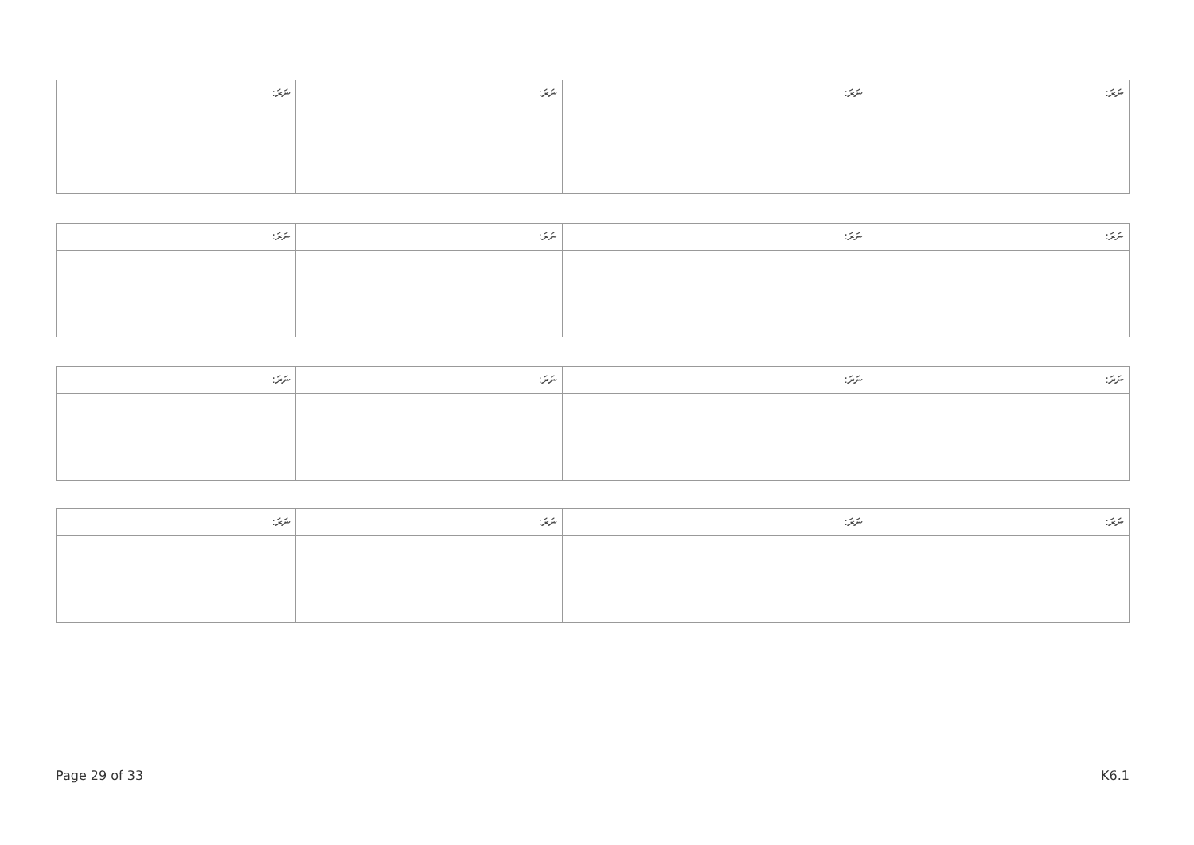| ނަރަ: | ނަރަ: | ނަރަ: | ނަރަ: |
| ނަރަ: | ނަރަ: | ނަރަ: | ނަރަ: |
| ނަރަ: | ނަރަ: | ނަރަ: | ނަރަ: |
| ނަރަ: | ނަރަ: | ނަރަ: | ނަރަ: |
Page 29 of 33 K6.1